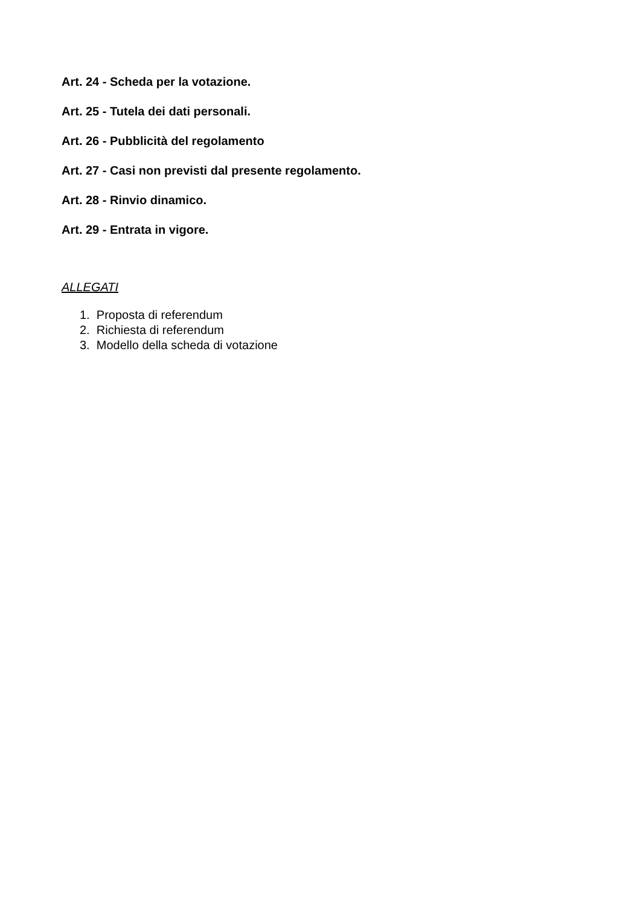Art. 24 - Scheda per la votazione.
Art. 25 - Tutela dei dati personali.
Art. 26 - Pubblicità del regolamento
Art. 27 - Casi non previsti dal presente regolamento.
Art. 28 - Rinvio dinamico.
Art. 29 - Entrata in vigore.
ALLEGATI
1. Proposta di referendum
2. Richiesta di referendum
3. Modello della scheda di votazione